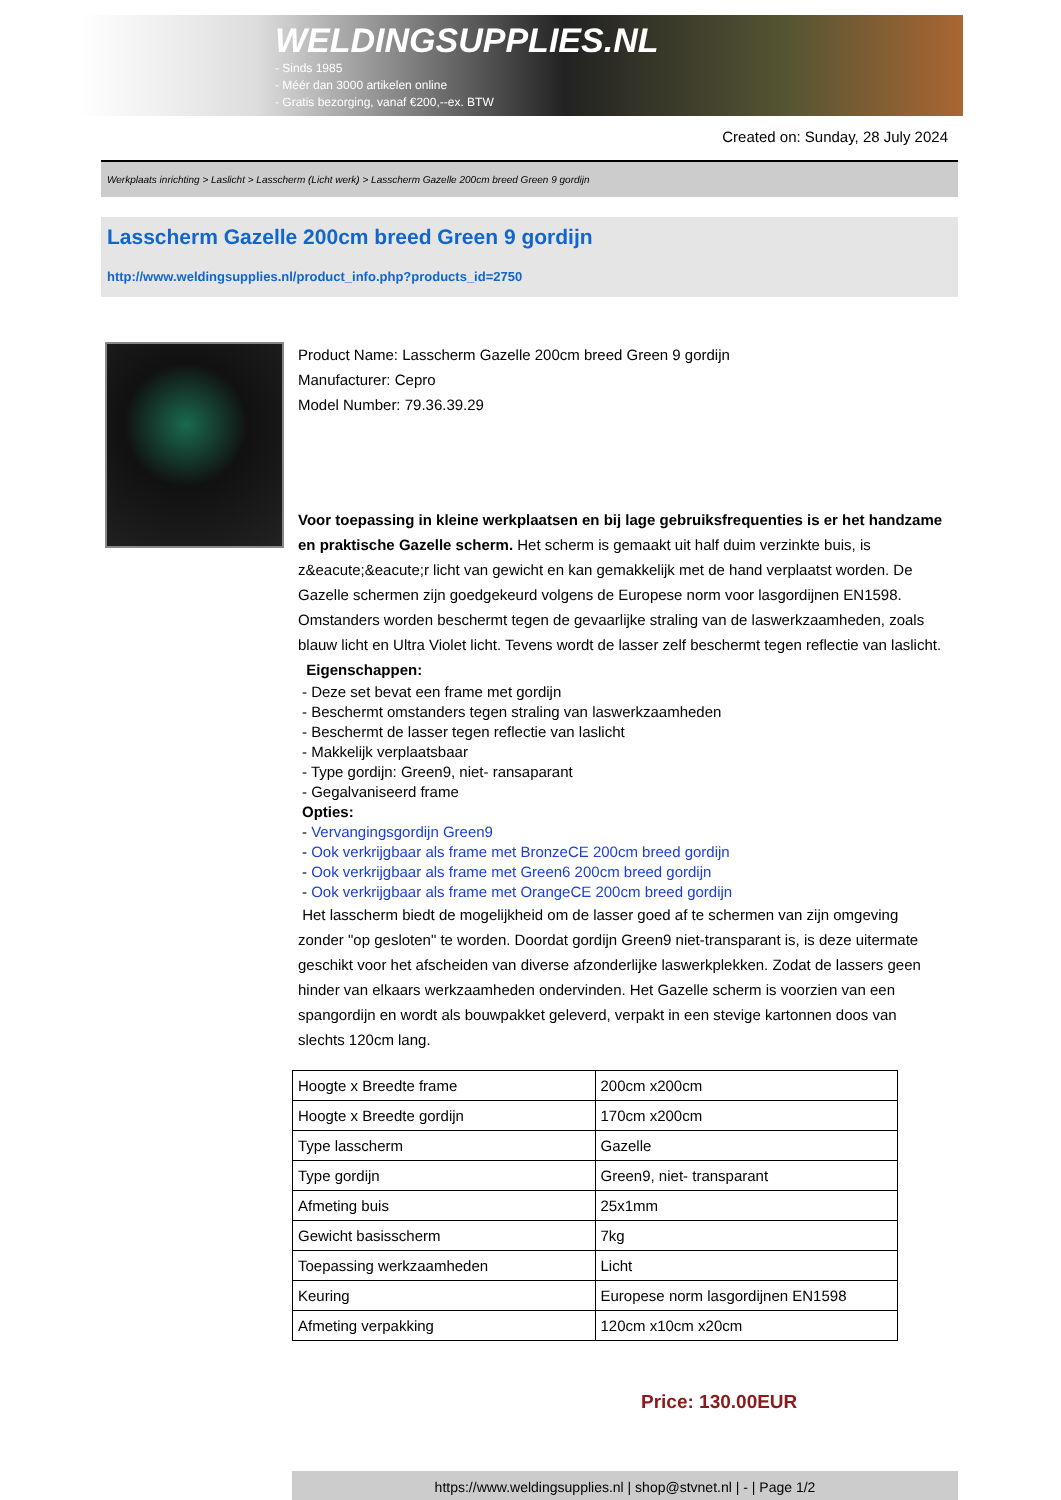WELDINGSUPPLIES.NL
- Sinds 1985
- Méér dan 3000 artikelen online
- Gratis bezorging, vanaf €200,--ex. BTW
Created on: Sunday, 28 July 2024
Werkplaats inrichting > Laslicht > Lasscherm (Licht werk) > Lasscherm Gazelle 200cm breed Green 9 gordijn
Lasscherm Gazelle 200cm breed Green 9 gordijn
http://www.weldingsupplies.nl/product_info.php?products_id=2750
Product Name: Lasscherm Gazelle 200cm breed Green 9 gordijn
Manufacturer: Cepro
Model Number: 79.36.39.29
Voor toepassing in kleine werkplaatsen en bij lage gebruiksfrequenties is er het handzame en praktische Gazelle scherm. Het scherm is gemaakt uit half duim verzinkte buis, is z&eacute;&eacute;r licht van gewicht en kan gemakkelijk met de hand verplaatst worden. De Gazelle schermen zijn goedgekeurd volgens de Europese norm voor lasgordijnen EN1598. Omstanders worden beschermt tegen de gevaarlijke straling van de laswerkzaamheden, zoals blauw licht en Ultra Violet licht. Tevens wordt de lasser zelf beschermt tegen reflectie van laslicht. Eigenschappen:
- Deze set bevat een frame met gordijn
- Beschermt omstanders tegen straling van laswerkzaamheden
- Beschermt de lasser tegen reflectie van laslicht
- Makkelijk verplaatsbaar
- Type gordijn: Green9, niet- ransaparant
- Gegalvaniseerd frame
Opties:
- Vervangingsgordijn Green9
- Ook verkrijgbaar als frame met BronzeCE 200cm breed gordijn
- Ook verkrijgbaar als frame met Green6 200cm breed gordijn
- Ook verkrijgbaar als frame met OrangeCE 200cm breed gordijn
Het lasscherm biedt de mogelijkheid om de lasser goed af te schermen van zijn omgeving zonder "op gesloten" te worden. Doordat gordijn Green9 niet-transparant is, is deze uitermate geschikt voor het afscheiden van diverse afzonderlijke laswerkplekken. Zodat de lassers geen hinder van elkaars werkzaamheden ondervinden. Het Gazelle scherm is voorzien van een spangordijn en wordt als bouwpakket geleverd, verpakt in een stevige kartonnen doos van slechts 120cm lang.
| Hoogte x Breedte frame | 200cm x200cm |
| Hoogte x Breedte gordijn | 170cm x200cm |
| Type lasscherm | Gazelle |
| Type gordijn | Green9, niet- transparant |
| Afmeting buis | 25x1mm |
| Gewicht basisscherm | 7kg |
| Toepassing werkzaamheden | Licht |
| Keuring | Europese norm lasgordijnen EN1598 |
| Afmeting verpakking | 120cm x10cm x20cm |
Price: 130.00EUR
https://www.weldingsupplies.nl | shop@stvnet.nl | - | Page 1/2